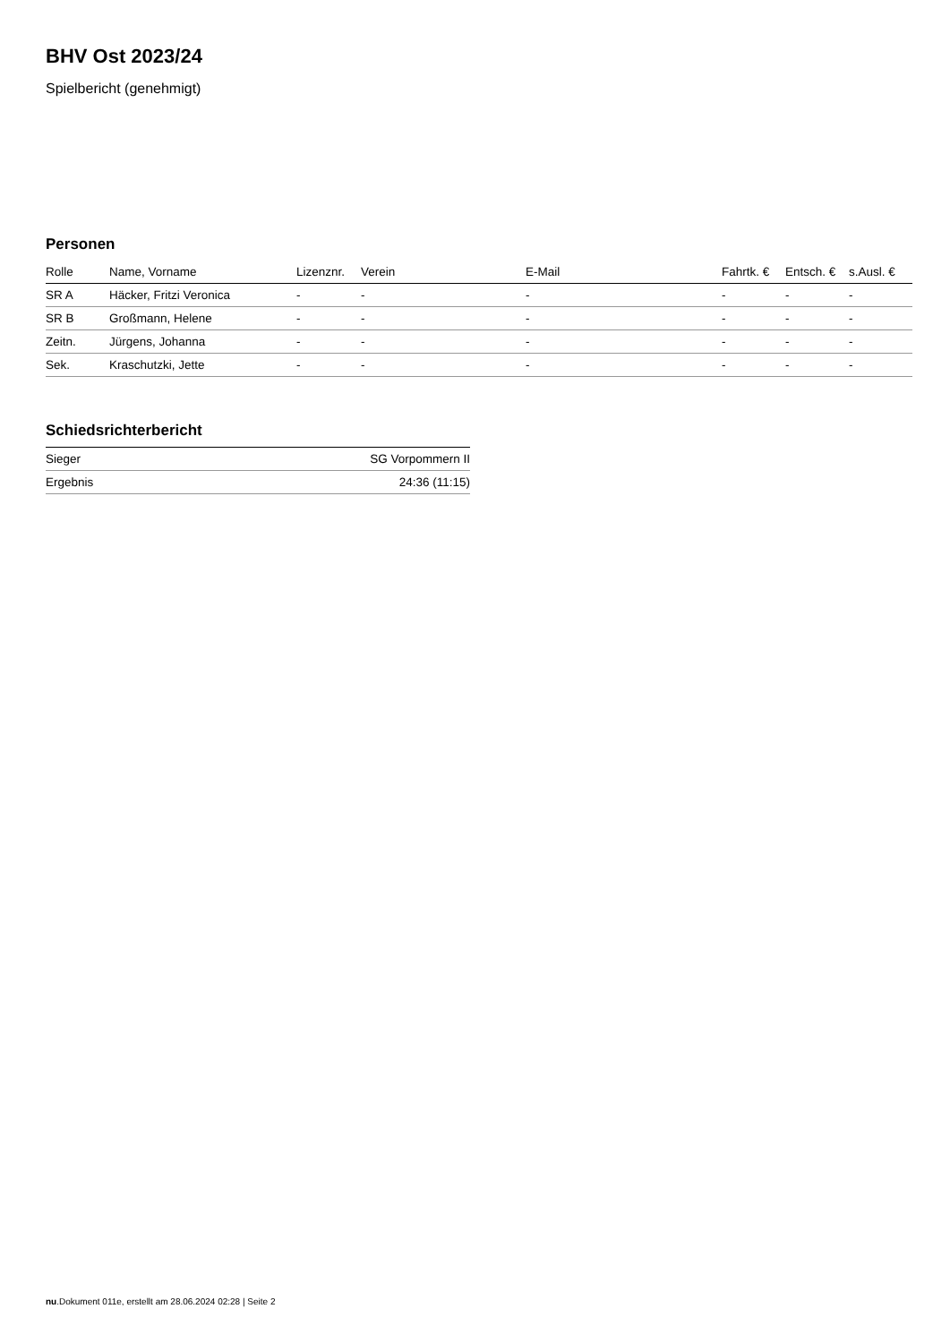BHV Ost 2023/24
Spielbericht (genehmigt)
Personen
| Rolle | Name, Vorname | Lizenznr. | Verein | E-Mail | Fahrtk. € | Entsch. € | s.Ausl. € |
| --- | --- | --- | --- | --- | --- | --- | --- |
| SR A | Häcker, Fritzi Veronica | - | - | - | - | - | - |
| SR B | Großmann, Helene | - | - | - | - | - | - |
| Zeitn. | Jürgens, Johanna | - | - | - | - | - | - |
| Sek. | Kraschutzki, Jette | - | - | - | - | - | - |
Schiedsrichterbericht
| Sieger | SG Vorpommern II |
| Ergebnis | 24:36 (11:15) |
nu.Dokument 011e, erstellt am 28.06.2024 02:28 | Seite 2